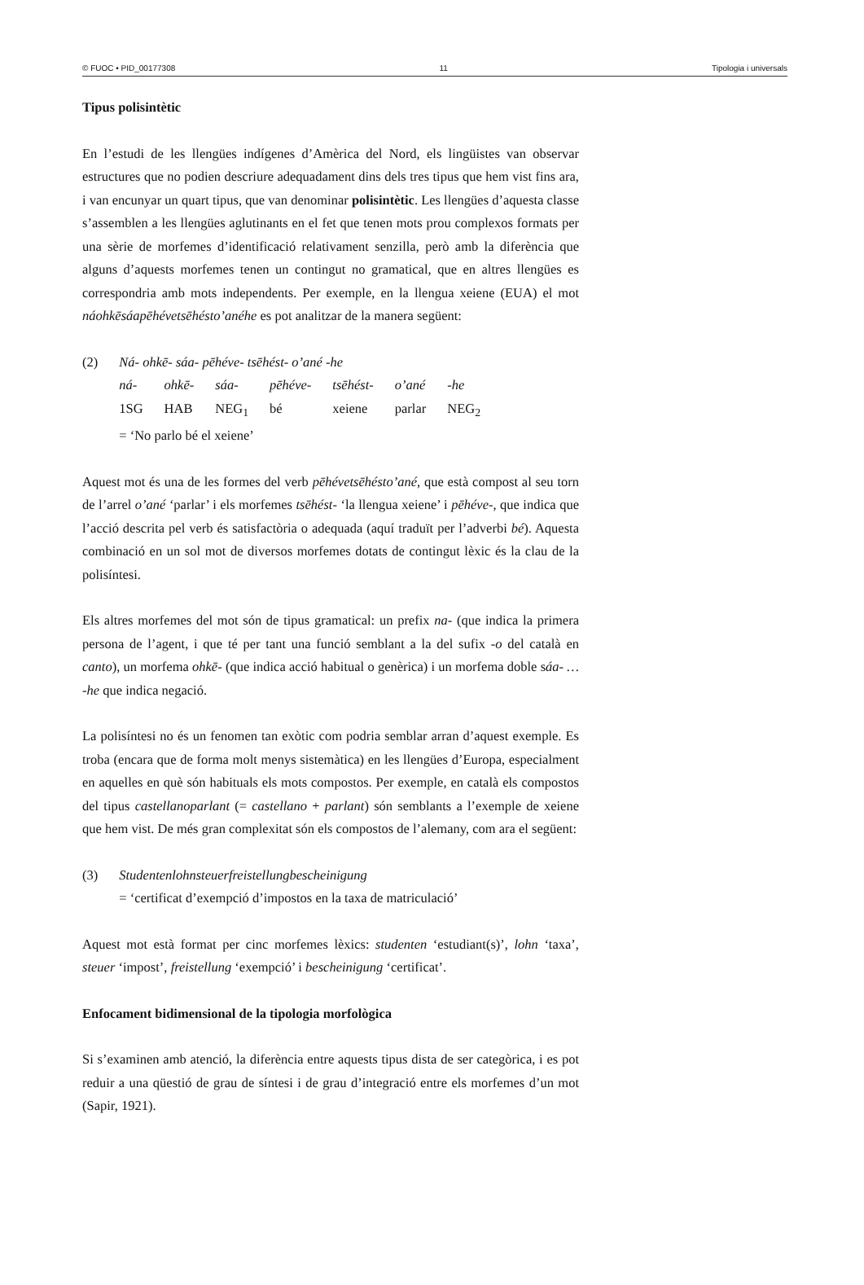© FUOC • PID_00177308 11 Tipologia i universals
Tipus polisintètic
En l’estudi de les llengües indígenes d’Amèrica del Nord, els lingüistes van observar estructures que no podien descriure adequadament dins dels tres tipus que hem vist fins ara, i van encunyar un quart tipus, que van denominar polisintètic. Les llengües d’aquesta classe s’assemblen a les llengües aglutinants en el fet que tenen mots prou complexos formats per una sèrie de morfemes d’identificació relativament senzilla, però amb la diferència que alguns d’aquests morfemes tenen un contingut no gramatical, que en altres llengües es correspondria amb mots independents. Per exemple, en la llengua xeiene (EUA) el mot náohkēsáapēhévetsēhésto’anéhe es pot analitzar de la manera següent:
| (2) | Ná- ohkē- sáa- pēhéve- tsēhést- o’ané -he | | | | | | |
| | ná- | ohkē- | sáa- | pēhéve- | tsēhést- | o’ané | -he |
| | 1SG | HAB | NEG<sub>1</sub> | bé | xeiene | parlar | NEG<sub>2</sub> |
| | = ‘No parlo bé el xeiene’ | | | | | | |
Aquest mot és una de les formes del verb pēhévetsēhésto’ané, que està compost al seu torn de l’arrel o’ané ‘parlar’ i els morfemes tsēhést- ‘la llengua xeiene’ i pēhéve-, que indica que l’acció descrita pel verb és satisfactòria o adequada (aquí traduït per l’adverbi bé). Aquesta combinació en un sol mot de diversos morfemes dotats de contingut lèxic és la clau de la polisíntesi.
Els altres morfemes del mot són de tipus gramatical: un prefix na- (que indica la primera persona de l’agent, i que té per tant una funció semblant a la del sufix -o del català en canto), un morfema ohkē- (que indica acció habitual o genèrica) i un morfema doble sáa- … -he que indica negació.
La polisíntesi no és un fenomen tan exòtic com podria semblar arran d’aquest exemple. Es troba (encara que de forma molt menys sistemàtica) en les llengües d’Europa, especialment en aquelles en què són habituals els mots compostos. Per exemple, en català els compostos del tipus castellanoparlant (= castellano + parlant) són semblants a l’exemple de xeiene que hem vist. De més gran complexitat són els compostos de l’alemany, com ara el següent:
| (3) | Studentenlohnsteuerfreistellungbescheinigung |
| | = ‘certificat d’exempció d’impostos en la taxa de matriculació’ |
Aquest mot està format per cinc morfemes lèxics: studenten ‘estudiant(s)’, lohn ‘taxa’, steuer ‘impost’, freistellung ‘exempció’ i bescheinigung ‘certificat’.
Enfocament bidimensional de la tipologia morfològica
Si s’examinen amb atenció, la diferència entre aquests tipus dista de ser categòrica, i es pot reduir a una qüestió de grau de síntesi i de grau d’integració entre els morfemes d’un mot (Sapir, 1921).